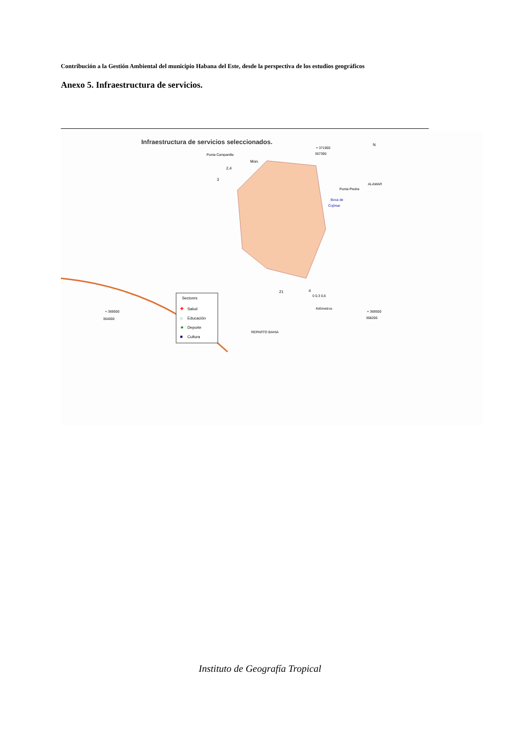Contribución a la Gestión Ambiental del municipio Habana del Este, desde la perspectiva de los estudios geográficos
Anexo 5. Infraestructura de servicios.
Infraestructura de servicios seleccionados.
Punta Campanilla
Mon.
2,4
3
+ 371900
367390
N
ALAMAR
Punta Piedra
Boca de
Cojímar
21
4
0 0,3 0,6
Kilómetros
+ 369500
364000
+ 369500
368200
REPARTO BAHIA
Sectores
✚
Salud
⌂
Educación
★
Deporte
■
Cultura
Instituto de Geografía Tropical